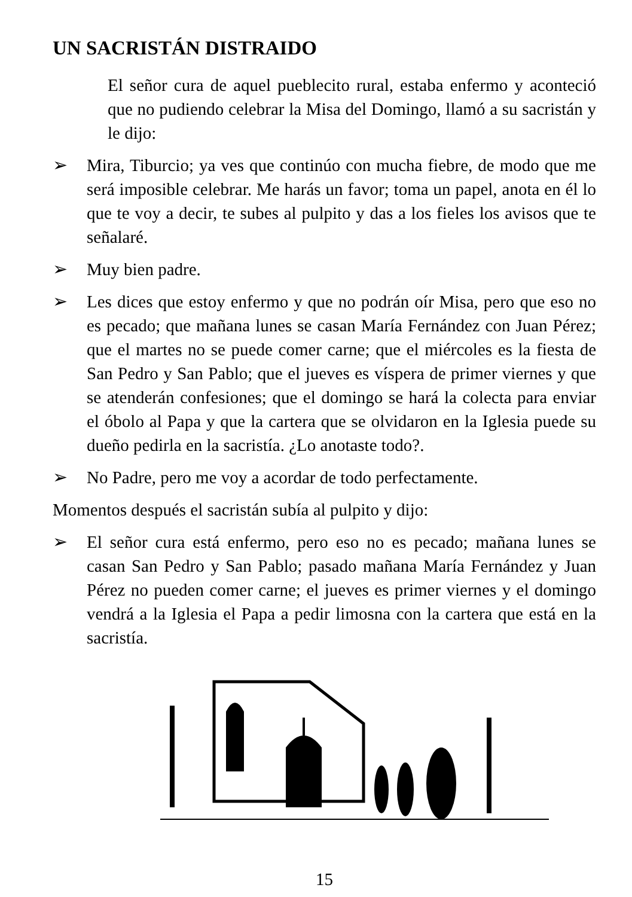UN SACRISTÁN DISTRAIDO
El señor cura de aquel pueblecito rural, estaba enfermo y aconteció que no pudiendo celebrar la Misa del Domingo, llamó a su sacristán y le dijo:
➢ Mira, Tiburcio; ya ves que continúo con mucha fiebre, de modo que me será imposible celebrar. Me harás un favor; toma un papel, anota en él lo que te voy a decir, te subes al pulpito y das a los fieles los avisos que te señalaré.
➢ Muy bien padre.
➢ Les dices que estoy enfermo y que no podrán oír Misa, pero que eso no es pecado; que mañana lunes se casan María Fernández con Juan Pérez; que el martes no se puede comer carne; que el miércoles es la fiesta de San Pedro y San Pablo; que el jueves es víspera de primer viernes y que se atenderán confesiones; que el domingo se hará la colecta para enviar el óbolo al Papa y que la cartera que se olvidaron en la Iglesia puede su dueño pedirla en la sacristía. ¿Lo anotaste todo?.
➢ No Padre, pero me voy a acordar de todo perfectamente.
Momentos después el sacristán subía al pulpito y dijo:
➢ El señor cura está enfermo, pero eso no es pecado; mañana lunes se casan San Pedro y San Pablo; pasado mañana María Fernández y Juan Pérez no pueden comer carne; el jueves es primer viernes y el domingo vendrá a la Iglesia el Papa a pedir limosna con la cartera que está en la sacristía.
15